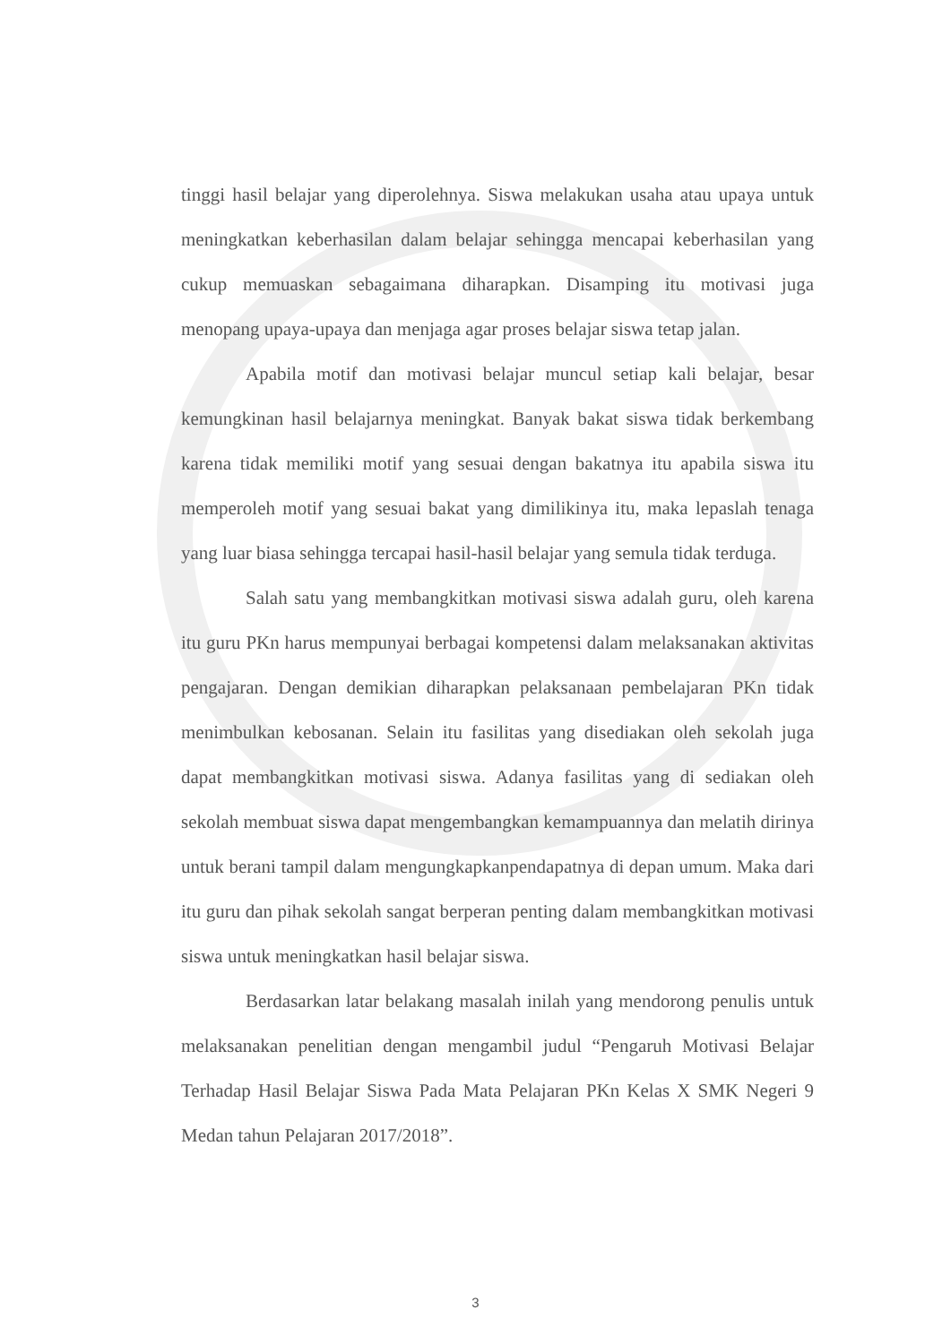tinggi hasil belajar yang diperolehnya. Siswa melakukan usaha atau upaya untuk meningkatkan keberhasilan dalam belajar sehingga mencapai keberhasilan yang cukup memuaskan sebagaimana diharapkan. Disamping itu motivasi juga menopang upaya-upaya dan menjaga agar proses belajar siswa tetap jalan.
Apabila motif dan motivasi belajar muncul setiap kali belajar, besar kemungkinan hasil belajarnya meningkat. Banyak bakat siswa tidak berkembang karena tidak memiliki motif yang sesuai dengan bakatnya itu apabila siswa itu memperoleh motif yang sesuai bakat yang dimilikinya itu, maka lepaslah tenaga yang luar biasa sehingga tercapai hasil-hasil belajar yang semula tidak terduga.
Salah satu yang membangkitkan motivasi siswa adalah guru, oleh karena itu guru PKn harus mempunyai berbagai kompetensi dalam melaksanakan aktivitas pengajaran. Dengan demikian diharapkan pelaksanaan pembelajaran PKn tidak menimbulkan kebosanan. Selain itu fasilitas yang disediakan oleh sekolah juga dapat membangkitkan motivasi siswa. Adanya fasilitas yang di sediakan oleh sekolah membuat siswa dapat mengembangkan kemampuannya dan melatih dirinya untuk berani tampil dalam mengungkapkanpendapatnya di depan umum. Maka dari itu guru dan pihak sekolah sangat berperan penting dalam membangkitkan motivasi siswa untuk meningkatkan hasil belajar siswa.
Berdasarkan latar belakang masalah inilah yang mendorong penulis untuk melaksanakan penelitian dengan mengambil judul “Pengaruh Motivasi Belajar Terhadap Hasil Belajar Siswa Pada Mata Pelajaran PKn Kelas X SMK Negeri 9 Medan tahun Pelajaran 2017/2018”.
3